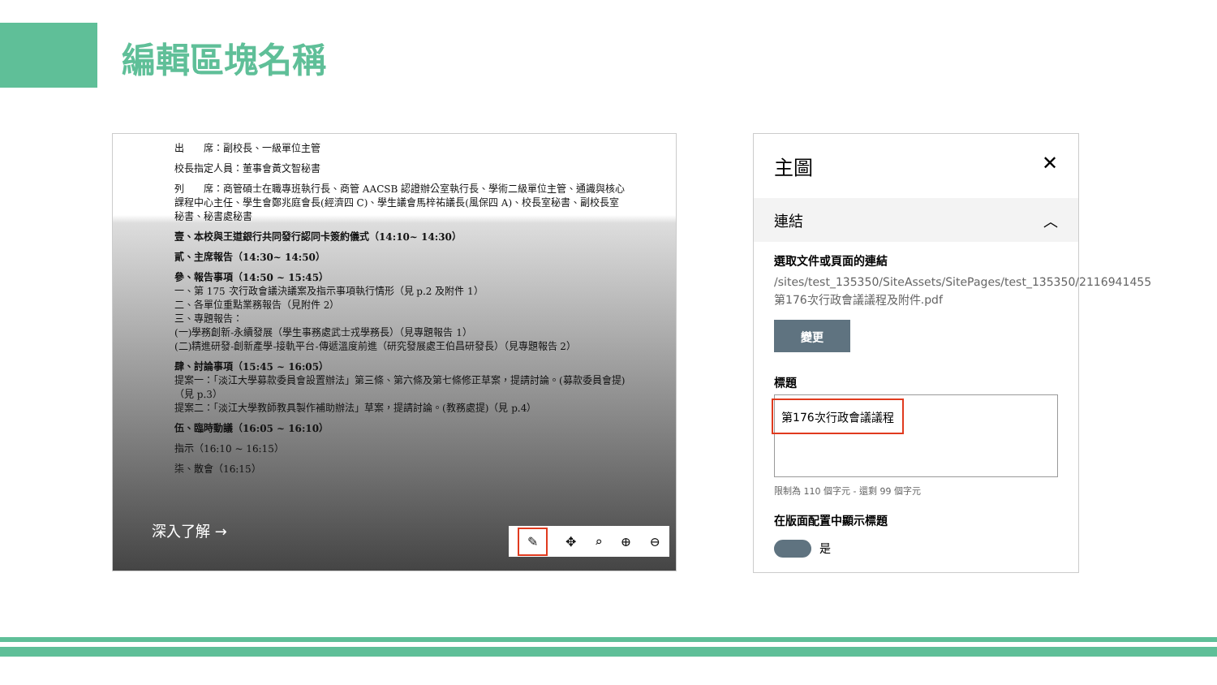編輯區塊名稱
出　　席：副校長、一級單位主管
校長指定人員：董事會黃文智秘書
列　　席：商管碩士在職專班執行長、商管 AACSB 認證辦公室執行長、學術二級單位主管、通識與核心課程中心主任、學生會鄭兆庭會長(經濟四 C)、學生議會馬梓祐議長(風保四 A)、校長室秘書、副校長室秘書、秘書處秘書
壹、本校與王道銀行共同發行認同卡簽約儀式（14:10~ 14:30）
貳、主席報告（14:30~ 14:50）
參、報告事項（14:50 ~ 15:45）
一、第 175 次行政會議決議案及指示事項執行情形（見 p.2 及附件 1）
二、各單位重點業務報告（見附件 2）
三、專題報告：
(一)學務創新-永續發展（學生事務處武士戎學務長）（見專題報告 1）
(二)精進研發-創新產學-接軌平台-傳遞溫度前進（研究發展處王伯昌研發長）（見專題報告 2）
肆、討論事項（15:45 ~ 16:05）
提案一：「淡江大學募款委員會設置辦法」第三條、第六條及第七條修正草案，提請討論。(募款委員會提)（見 p.3）
提案二：「淡江大學教師教具製作補助辦法」草案，提請討論。(教務處提)（見 p.4）
伍、臨時動議（16:05 ~ 16:10）
指示（16:10 ~ 16:15）
柒、散會（16:15）
深入了解 → ✎ ✥ ⌕ ⊕ ⊖
主圖 ✕
連結 ︿
選取文件或頁面的連結
/sites/test_135350/SiteAssets/SitePages/test_135350/2116941455第176次行政會議議程及附件.pdf
變更
標題
第176次行政會議議程
限制為 110 個字元 - 還剩 99 個字元
在版面配置中顯示標題
是